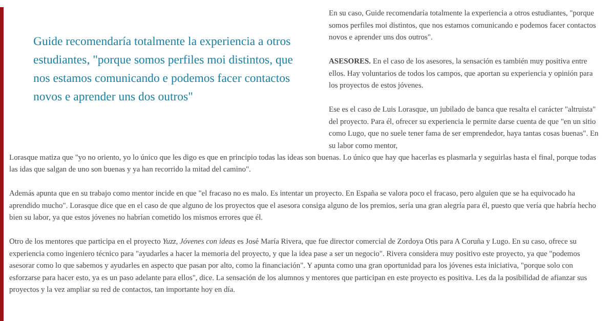Guide recomendaría totalmente la experiencia a otros estudiantes, "porque somos perfiles moi distintos, que nos estamos comunicando e podemos facer contactos novos e aprender uns dos outros"
En su caso, Guide recomendaría totalmente la experiencia a otros estudiantes, "porque somos perfiles moi distintos, que nos estamos comunicando e podemos facer contactos novos e aprender uns dos outros".
ASESORES. En el caso de los asesores, la sensación es también muy positiva entre ellos. Hay voluntarios de todos los campos, que aportan su experiencia y opinión para los proyectos de estos jóvenes.
Ese es el caso de Luis Lorasque, un jubilado de banca que resalta el carácter "altruista" del proyecto. Para él, ofrecer su experiencia le permite darse cuenta de que "en un sitio como Lugo, que no suele tener fama de ser emprendedor, haya tantas cosas buenas". En su labor como mentor,
Lorasque matiza que "yo no oriento, yo lo único que les digo es que en principio todas las ideas son buenas. Lo único que hay que hacerlas es plasmarla y seguirlas hasta el final, porque todas las idas que salgan de uno son buenas y ya han recorrido la mitad del camino".
Además apunta que en su trabajo como mentor incide en que "el fracaso no es malo. Es intentar un proyecto. En España se valora poco el fracaso, pero alguien que se ha equivocado ha aprendido mucho". Lorasque dice que en el caso de que alguno de los proyectos que el asesora consiga alguno de los premios, sería una gran alegría para él, puesto que vería que habría hecho bien su labor, ya que estos jóvenes no habrían cometido los mismos errores que él.
Otro de los mentores que participa en el proyecto Yuzz, Jóvenes con ideas es José María Rivera, que fue director comercial de Zordoya Otis para A Coruña y Lugo. En su caso, ofrece su experiencia como ingeniero técnico para "ayudarles a hacer la memoria del proyecto, y que la idea pase a ser un negocio". Rivera considera muy positivo este proyecto, ya que "podemos asesorar como lo que sabemos y ayudarles en aspecto que pasan por alto, como la financiación". Y apunta como una gran oportunidad para los jóvenes esta iniciativa, "porque solo con esforzarse para hacer esto, ya es un paso adelante para ellos", dice. La sensación de los alumnos y mentores que participan en este proyecto es positiva. Les da la posibilidad de afianzar sus proyectos y la vez ampliar su red de contactos, tan importante hoy en día.